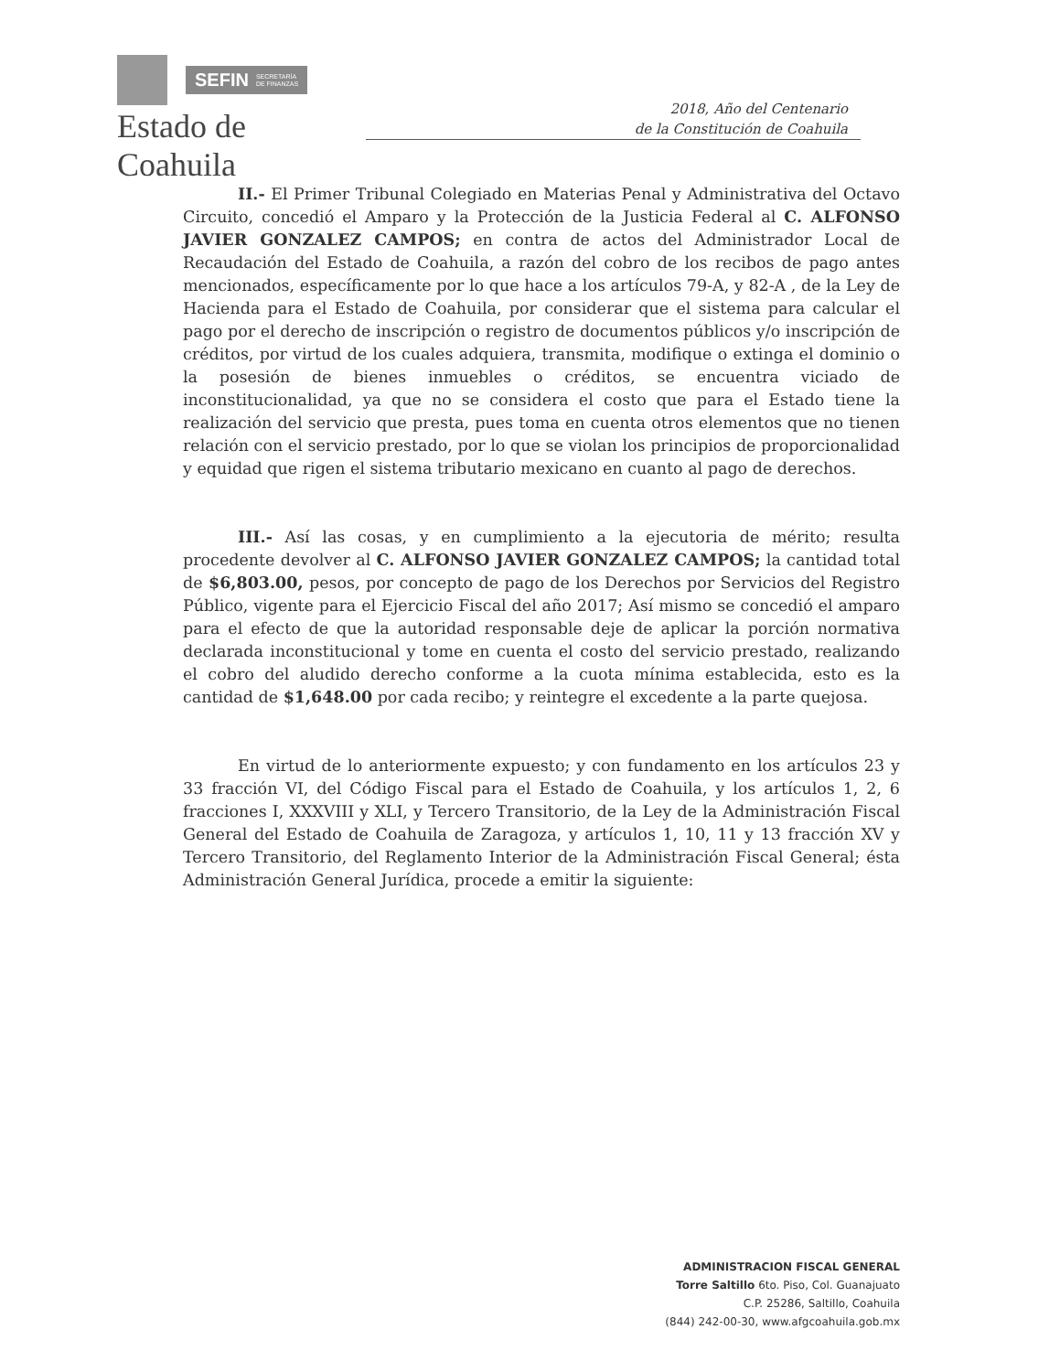SEFIN SECRETARÍA
DE FINANZAS
Estado de Coahuila
2018, Año del Centenario
de la Constitución de Coahuila
II.- El Primer Tribunal Colegiado en Materias Penal y Administrativa del Octavo Circuito, concedió el Amparo y la Protección de la Justicia Federal al C. ALFONSO JAVIER GONZALEZ CAMPOS; en contra de actos del Administrador Local de Recaudación del Estado de Coahuila, a razón del cobro de los recibos de pago antes mencionados, específicamente por lo que hace a los artículos 79-A, y 82-A , de la Ley de Hacienda para el Estado de Coahuila, por considerar que el sistema para calcular el pago por el derecho de inscripción o registro de documentos públicos y/o inscripción de créditos, por virtud de los cuales adquiera, transmita, modifique o extinga el dominio o la posesión de bienes inmuebles o créditos, se encuentra viciado de inconstitucionalidad, ya que no se considera el costo que para el Estado tiene la realización del servicio que presta, pues toma en cuenta otros elementos que no tienen relación con el servicio prestado, por lo que se violan los principios de proporcionalidad y equidad que rigen el sistema tributario mexicano en cuanto al pago de derechos.
III.- Así las cosas, y en cumplimiento a la ejecutoria de mérito; resulta procedente devolver al C. ALFONSO JAVIER GONZALEZ CAMPOS; la cantidad total de $6,803.00, pesos, por concepto de pago de los Derechos por Servicios del Registro Público, vigente para el Ejercicio Fiscal del año 2017; Así mismo se concedió el amparo para el efecto de que la autoridad responsable deje de aplicar la porción normativa declarada inconstitucional y tome en cuenta el costo del servicio prestado, realizando el cobro del aludido derecho conforme a la cuota mínima establecida, esto es la cantidad de $1,648.00 por cada recibo; y reintegre el excedente a la parte quejosa.
En virtud de lo anteriormente expuesto; y con fundamento en los artículos 23 y 33 fracción VI, del Código Fiscal para el Estado de Coahuila, y los artículos 1, 2, 6 fracciones I, XXXVIII y XLI, y Tercero Transitorio, de la Ley de la Administración Fiscal General del Estado de Coahuila de Zaragoza, y artículos 1, 10, 11 y 13 fracción XV y Tercero Transitorio, del Reglamento Interior de la Administración Fiscal General; ésta Administración General Jurídica, procede a emitir la siguiente:
ADMINISTRACION FISCAL GENERAL
Torre Saltillo 6to. Piso, Col. Guanajuato
C.P. 25286, Saltillo, Coahuila
(844) 242-00-30, www.afgcoahuila.gob.mx